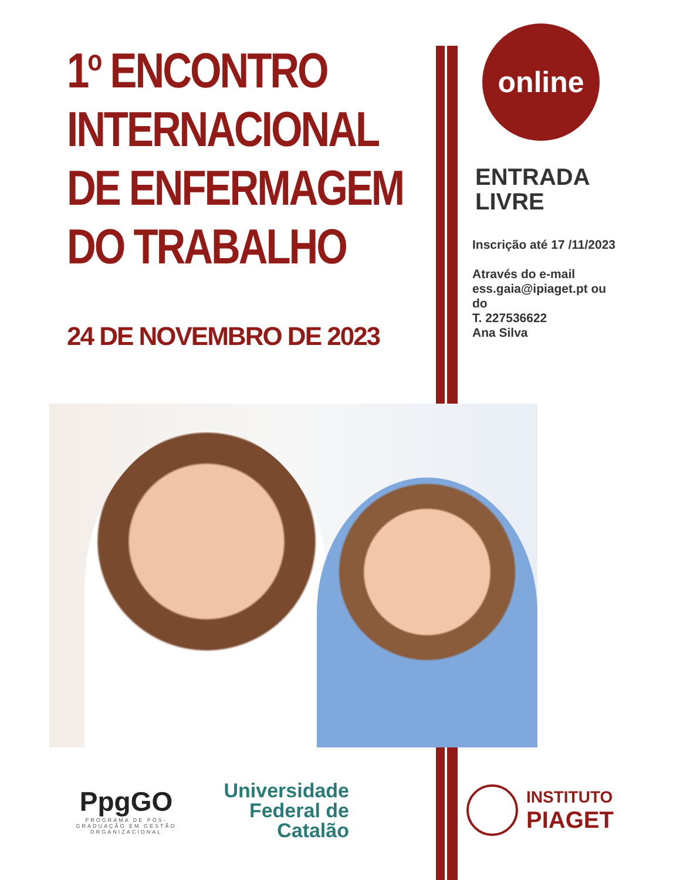1<sup>o</sup> ENCONTRO
INTERNACIONAL
DE ENFERMAGEM
DO TRABALHO
24 DE NOVEMBRO DE 2023
online
ENTRADA
LIVRE
Inscrição até 17 /11/2023
Através do e-mail
ess.gaia@ipiaget.pt ou do
T. 227536622
Ana Silva
PpgGO
PROGRAMA DE PÓS-GRADUAÇÃO EM GESTÃO ORGANIZACIONAL
Universidade
Federal de
Catalão
INSTITUTO
PIAGET